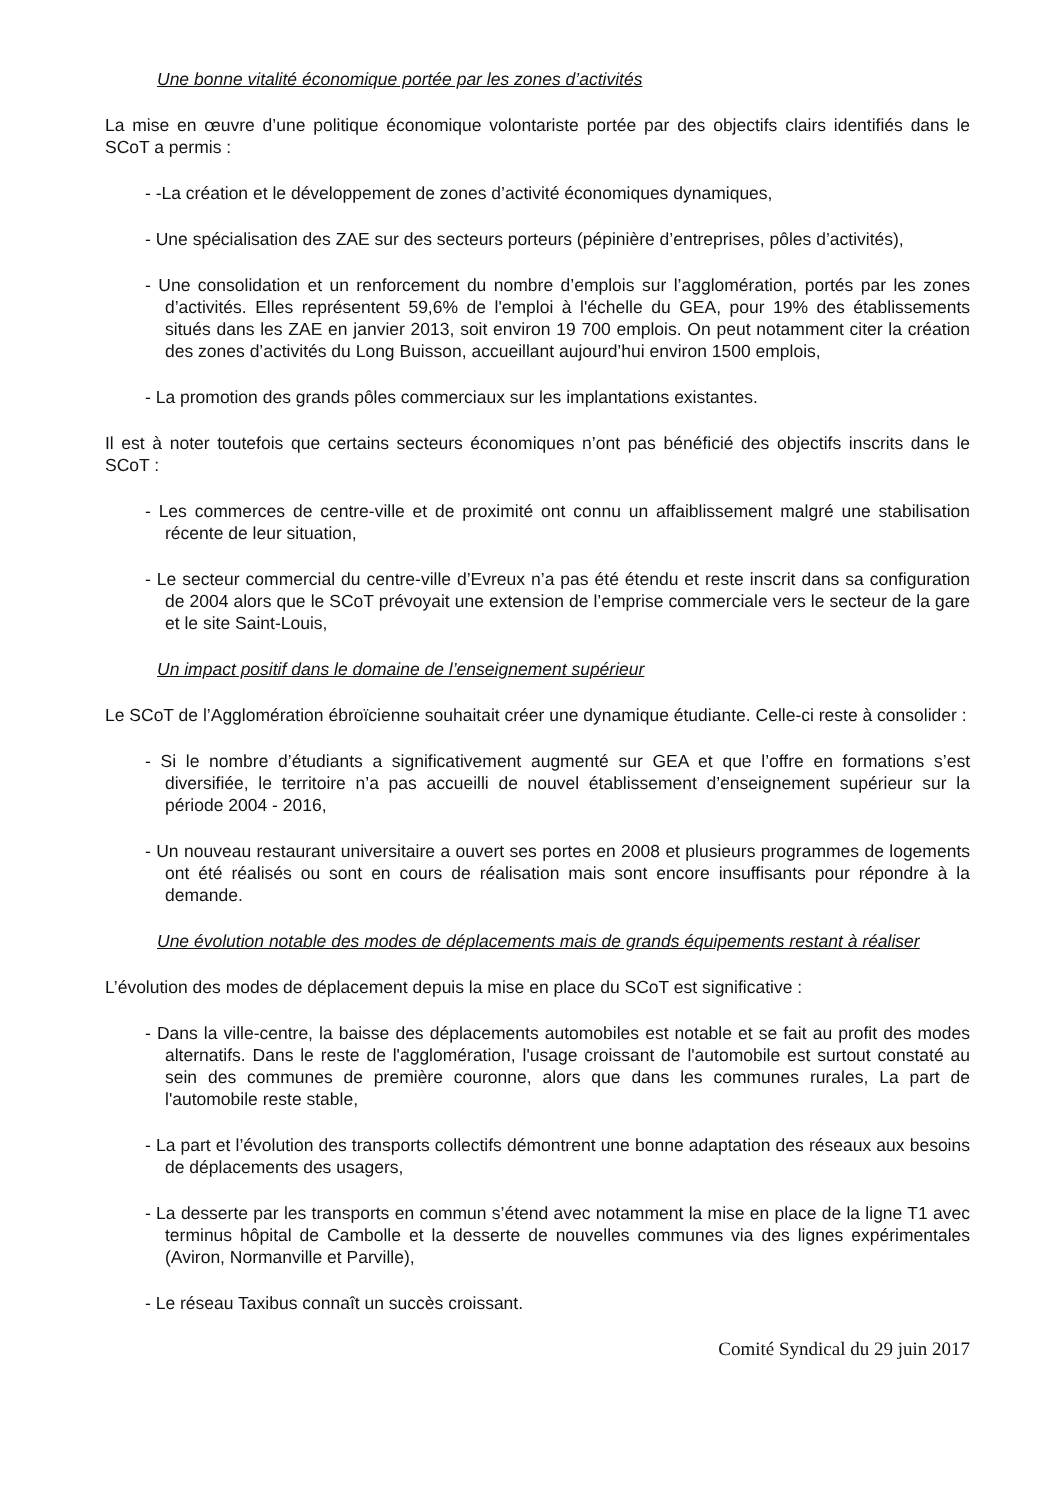Une bonne vitalité économique portée par les zones d’activités
La mise en œuvre d’une politique économique volontariste portée par des objectifs clairs identifiés dans le SCoT a permis :
- -La création et le développement de zones d’activité économiques dynamiques,
- Une spécialisation des ZAE sur des secteurs porteurs (pépinière d’entreprises, pôles d’activités),
- Une consolidation et un renforcement du nombre d’emplois sur l’agglomération, portés par les zones d’activités. Elles représentent 59,6% de l'emploi à l'échelle du GEA, pour 19% des établissements situés dans les ZAE en janvier 2013, soit environ 19 700 emplois. On peut notamment citer la création des zones d’activités du Long Buisson, accueillant aujourd’hui environ 1500 emplois,
- La promotion des grands pôles commerciaux sur les implantations existantes.
Il est à noter toutefois que certains secteurs économiques n’ont pas bénéficié des objectifs inscrits dans le SCoT :
- Les commerces de centre-ville et de proximité ont connu un affaiblissement malgré une stabilisation récente de leur situation,
- Le secteur commercial du centre-ville d’Evreux n’a pas été étendu et reste inscrit dans sa configuration de 2004 alors que le SCoT prévoyait une extension de l’emprise commerciale vers le secteur de la gare et le site Saint-Louis,
Un impact positif dans le domaine de l’enseignement supérieur
Le SCoT de l’Agglomération ébroïcienne souhaitait créer une dynamique étudiante. Celle-ci reste à consolider :
- Si le nombre d’étudiants a significativement augmenté sur GEA et que l’offre en formations s’est diversifiée, le territoire n’a pas accueilli de nouvel établissement d’enseignement supérieur sur la période 2004 - 2016,
- Un nouveau restaurant universitaire a ouvert ses portes en 2008 et plusieurs programmes de logements ont été réalisés ou sont en cours de réalisation mais sont encore insuffisants pour répondre à la demande.
Une évolution notable des modes de déplacements mais de grands équipements restant à réaliser
L’évolution des modes de déplacement depuis la mise en place du SCoT est significative :
- Dans la ville-centre, la baisse des déplacements automobiles est notable et se fait au profit des modes alternatifs. Dans le reste de l'agglomération, l'usage croissant de l'automobile est surtout constaté au sein des communes de première couronne, alors que dans les communes rurales, La part de l'automobile reste stable,
- La part et l’évolution des transports collectifs démontrent une bonne adaptation des réseaux aux besoins de déplacements des usagers,
- La desserte par les transports en commun s’étend avec notamment la mise en place de la ligne T1 avec terminus hôpital de Cambolle et la desserte de nouvelles communes via des lignes expérimentales (Aviron, Normanville et Parville),
- Le réseau Taxibus connaît un succès croissant.
Comité Syndical du 29 juin 2017